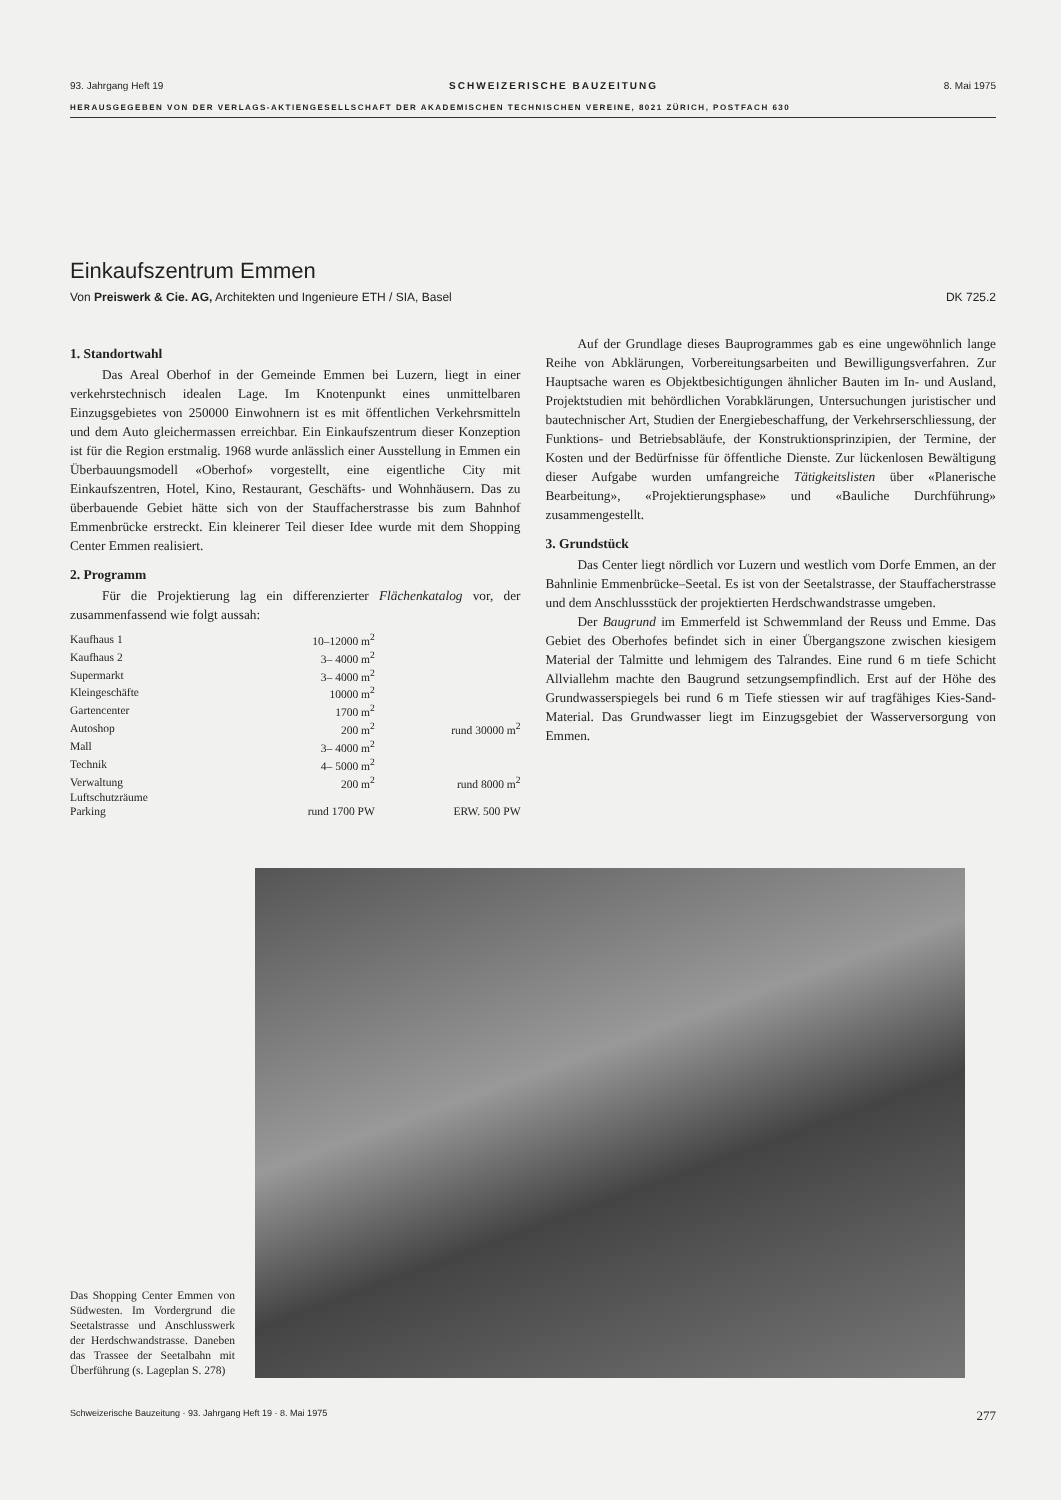93. Jahrgang Heft 19 SCHWEIZERISCHE BAUZEITUNG 8. Mai 1975
HERAUSGEGEBEN VON DER VERLAGS-AKTIENGESELLSCHAFT DER AKADEMISCHEN TECHNISCHEN VEREINE, 8021 ZÜRICH, POSTFACH 630
Einkaufszentrum Emmen
Von Preiswerk & Cie. AG, Architekten und Ingenieure ETH / SIA, Basel DK 725.2
1. Standortwahl
Das Areal Oberhof in der Gemeinde Emmen bei Luzern, liegt in einer verkehrstechnisch idealen Lage. Im Knotenpunkt eines unmittelbaren Einzugsgebietes von 250000 Einwohnern ist es mit öffentlichen Verkehrsmitteln und dem Auto gleichermassen erreichbar. Ein Einkaufszentrum dieser Konzeption ist für die Region erstmalig. 1968 wurde anlässlich einer Ausstellung in Emmen ein Überbauungsmodell «Oberhof» vorgestellt, eine eigentliche City mit Einkaufszentren, Hotel, Kino, Restaurant, Geschäfts- und Wohnhäusern. Das zu überbauende Gebiet hätte sich von der Stauffacherstrasse bis zum Bahnhof Emmenbrücke erstreckt. Ein kleinerer Teil dieser Idee wurde mit dem Shopping Center Emmen realisiert.
2. Programm
Für die Projektierung lag ein differenzierter Flächenkatalog vor, der zusammenfassend wie folgt aussah:
| Kaufhaus 1 | 10–12000 m<sup>2</sup> | |
| Kaufhaus 2 | 3– 4000 m<sup>2</sup> | |
| Supermarkt | 3– 4000 m<sup>2</sup> | |
| Kleingeschäfte | 10000 m<sup>2</sup> | |
| Gartencenter | 1700 m<sup>2</sup> | |
| Autoshop | 200 m<sup>2</sup> | rund 30000 m<sup>2</sup> |
| Mall | 3– 4000 m<sup>2</sup> | |
| Technik | 4– 5000 m<sup>2</sup> | |
| Verwaltung | 200 m<sup>2</sup> | rund 8000 m<sup>2</sup> |
| Luftschutzräume | | |
| Parking | rund 1700 PW | ERW. 500 PW |
Auf der Grundlage dieses Bauprogrammes gab es eine ungewöhnlich lange Reihe von Abklärungen, Vorbereitungsarbeiten und Bewilligungsverfahren. Zur Hauptsache waren es Objektbesichtigungen ähnlicher Bauten im In- und Ausland, Projektstudien mit behördlichen Vorabklärungen, Untersuchungen juristischer und bautechnischer Art, Studien der Energiebeschaffung, der Verkehrserschliessung, der Funktions- und Betriebsabläufe, der Konstruktionsprinzipien, der Termine, der Kosten und der Bedürfnisse für öffentliche Dienste. Zur lückenlosen Bewältigung dieser Aufgabe wurden umfangreiche Tätigkeitslisten über «Planerische Bearbeitung», «Projektierungsphase» und «Bauliche Durchführung» zusammengestellt.
3. Grundstück
Das Center liegt nördlich vor Luzern und westlich vom Dorfe Emmen, an der Bahnlinie Emmenbrücke–Seetal. Es ist von der Seetalstrasse, der Stauffacherstrasse und dem Anschlussstück der projektierten Herdschwandstrasse umgeben.
Der Baugrund im Emmerfeld ist Schwemmland der Reuss und Emme. Das Gebiet des Oberhofes befindet sich in einer Übergangszone zwischen kiesigem Material der Talmitte und lehmigem des Talrandes. Eine rund 6 m tiefe Schicht Allviallehm machte den Baugrund setzungsempfindlich. Erst auf der Höhe des Grundwasserspiegels bei rund 6 m Tiefe stiessen wir auf tragfähiges Kies-Sand-Material. Das Grundwasser liegt im Einzugsgebiet der Wasserversorgung von Emmen.
Das Shopping Center Emmen von Südwesten. Im Vordergrund die Seetalstrasse und Anschlusswerk der Herdschwandstrasse. Daneben das Trassee der Seetalbahn mit Überführung (s. Lageplan S. 278)
Schweizerische Bauzeitung · 93. Jahrgang Heft 19 · 8. Mai 1975 277